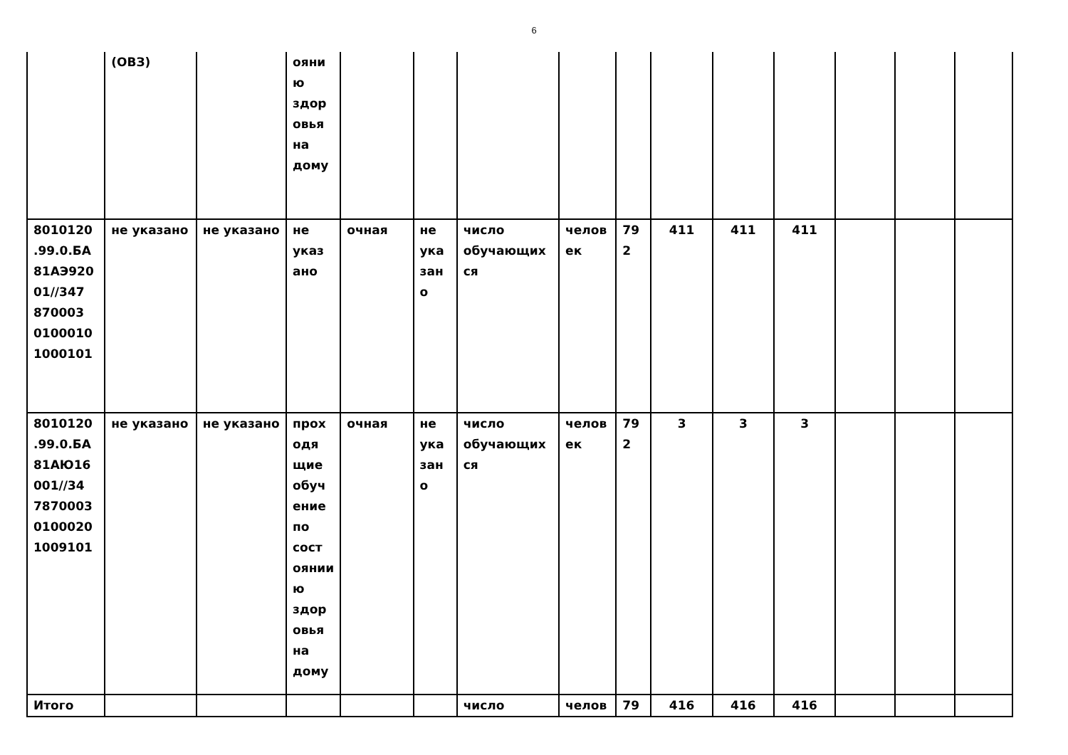6
| | (ОВЗ) | | ояни ю здор овья на дому | | | | | | | | | | | |
| 8010120 .99.0.БА 81АЭ920 01//347 870003 0100010 1000101 | не указано | не указано | не указ ано | очная | не ука зан о | число обучающих ся | челов ек | 79 2 | 411 | 411 | 411 | | | |
| 8010120 .99.0.БА 81АЮ16 001//34 7870003 0100020 1009101 | не указано | не указано | прох одя щие обуч ение по сост оянии ю здор овья на дому | очная | не ука зан о | число обучающих ся | челов ек | 79 2 | 3 | 3 | 3 | | | |
| Итого | | | | | | число | челов | 79 | 416 | 416 | 416 | | | |